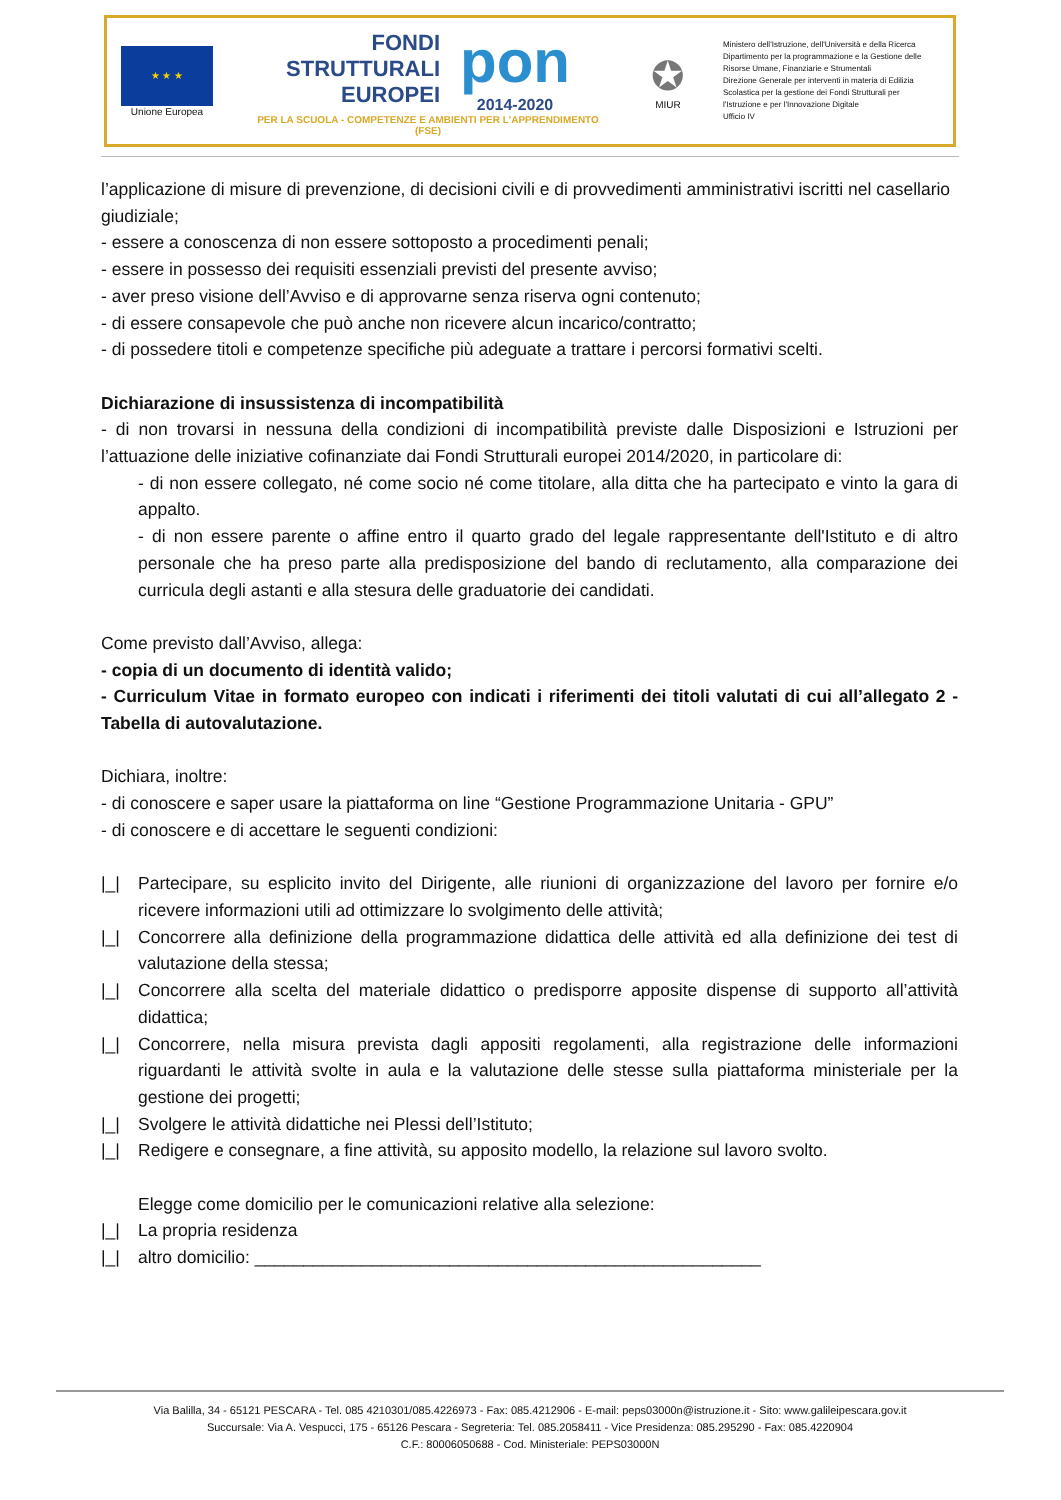★ ★ ★
Unione Europea
FONDI
STRUTTURALI
EUROPEI
pon
2014-2020
PER LA SCUOLA - COMPETENZE E AMBIENTI PER L'APPRENDIMENTO (FSE)
✪
MIUR
Ministero dell'Istruzione, dell'Università e della Ricerca
Dipartimento per la programmazione e la Gestione delle
Risorse Umane, Finanziarie e Strumentali
Direzione Generale per interventi in materia di Edilizia
Scolastica per la gestione dei Fondi Strutturali per
l'Istruzione e per l'Innovazione Digitale
Ufficio IV
l’applicazione di misure di prevenzione, di decisioni civili e di provvedimenti amministrativi iscritti nel casellario giudiziale;
- essere a conoscenza di non essere sottoposto a procedimenti penali;
- essere in possesso dei requisiti essenziali previsti del presente avviso;
- aver preso visione dell’Avviso e di approvarne senza riserva ogni contenuto;
- di essere consapevole che può anche non ricevere alcun incarico/contratto;
- di possedere titoli e competenze specifiche più adeguate a trattare i percorsi formativi scelti.
Dichiarazione di insussistenza di incompatibilità
- di non trovarsi in nessuna della condizioni di incompatibilità previste dalle Disposizioni e Istruzioni per l’attuazione delle iniziative cofinanziate dai Fondi Strutturali europei 2014/2020, in particolare di:
- di non essere collegato, né come socio né come titolare, alla ditta che ha partecipato e vinto la gara di appalto.
- di non essere parente o affine entro il quarto grado del legale rappresentante dell'Istituto e di altro personale che ha preso parte alla predisposizione del bando di reclutamento, alla comparazione dei curricula degli astanti e alla stesura delle graduatorie dei candidati.
Come previsto dall’Avviso, allega:
- copia di un documento di identità valido;
- Curriculum Vitae in formato europeo con indicati i riferimenti dei titoli valutati di cui all’allegato 2 - Tabella di autovalutazione.
Dichiara, inoltre:
- di conoscere e saper usare la piattaforma on line “Gestione Programmazione Unitaria - GPU”
- di conoscere e di accettare le seguenti condizioni:
|_| Partecipare, su esplicito invito del Dirigente, alle riunioni di organizzazione del lavoro per fornire e/o ricevere informazioni utili ad ottimizzare lo svolgimento delle attività;
|_| Concorrere alla definizione della programmazione didattica delle attività ed alla definizione dei test di valutazione della stessa;
|_| Concorrere alla scelta del materiale didattico o predisporre apposite dispense di supporto all’attività didattica;
|_| Concorrere, nella misura prevista dagli appositi regolamenti, alla registrazione delle informazioni riguardanti le attività svolte in aula e la valutazione delle stesse sulla piattaforma ministeriale per la gestione dei progetti;
|_| Svolgere le attività didattiche nei Plessi dell’Istituto;
|_| Redigere e consegnare, a fine attività, su apposito modello, la relazione sul lavoro svolto.
Elegge come domicilio per le comunicazioni relative alla selezione:
|_| La propria residenza
|_| altro domicilio: ____________________________________________________
Via Balilla, 34 - 65121 PESCARA - Tel. 085 4210301/085.4226973 - Fax: 085.4212906 - E-mail: peps03000n@istruzione.it - Sito: www.galileipescara.gov.it
Succursale: Via A. Vespucci, 175 - 65126 Pescara - Segreteria: Tel. 085.2058411 - Vice Presidenza: 085.295290 - Fax: 085.4220904
C.F.: 80006050688 - Cod. Ministeriale: PEPS03000N